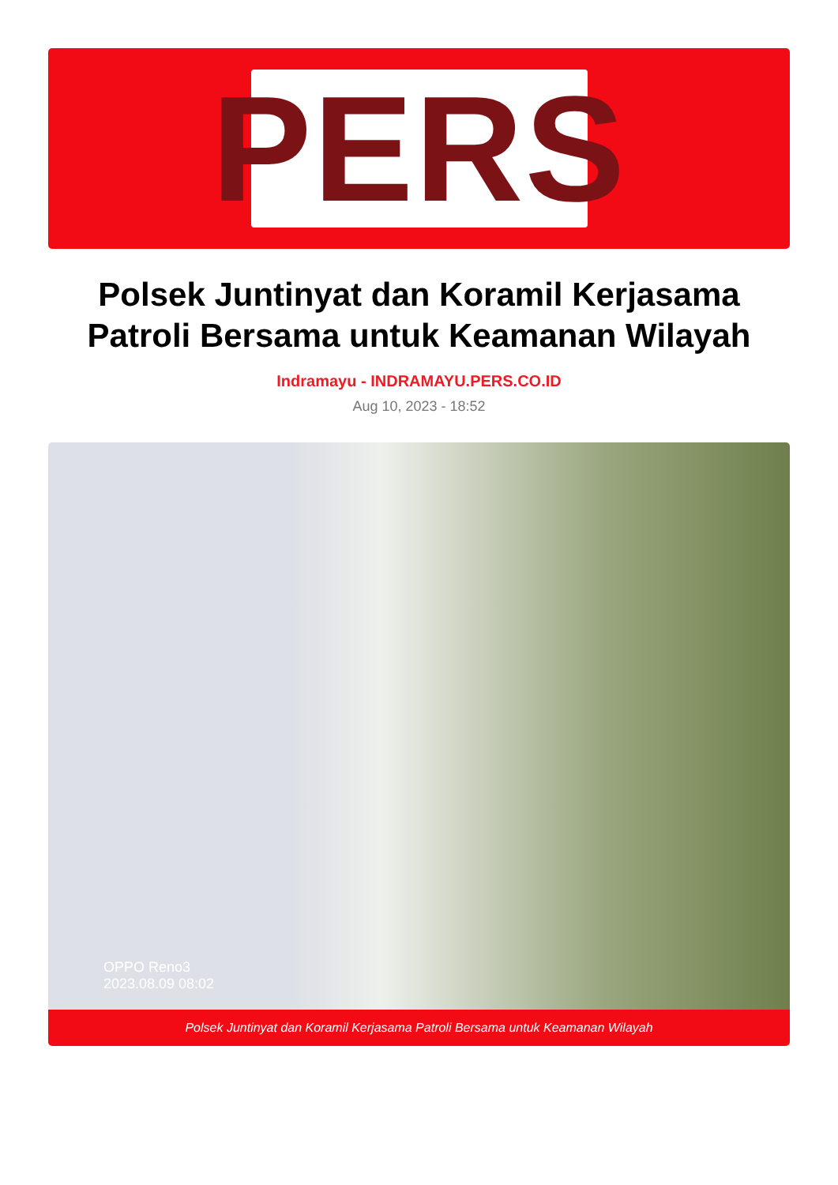PERS
Polsek Juntinyat dan Koramil Kerjasama Patroli Bersama untuk Keamanan Wilayah
Indramayu - INDRAMAYU.PERS.CO.ID
Aug 10, 2023 - 18:52
OPPO Reno3
2023.08.09 08:02
Polsek Juntinyat dan Koramil Kerjasama Patroli Bersama untuk Keamanan Wilayah